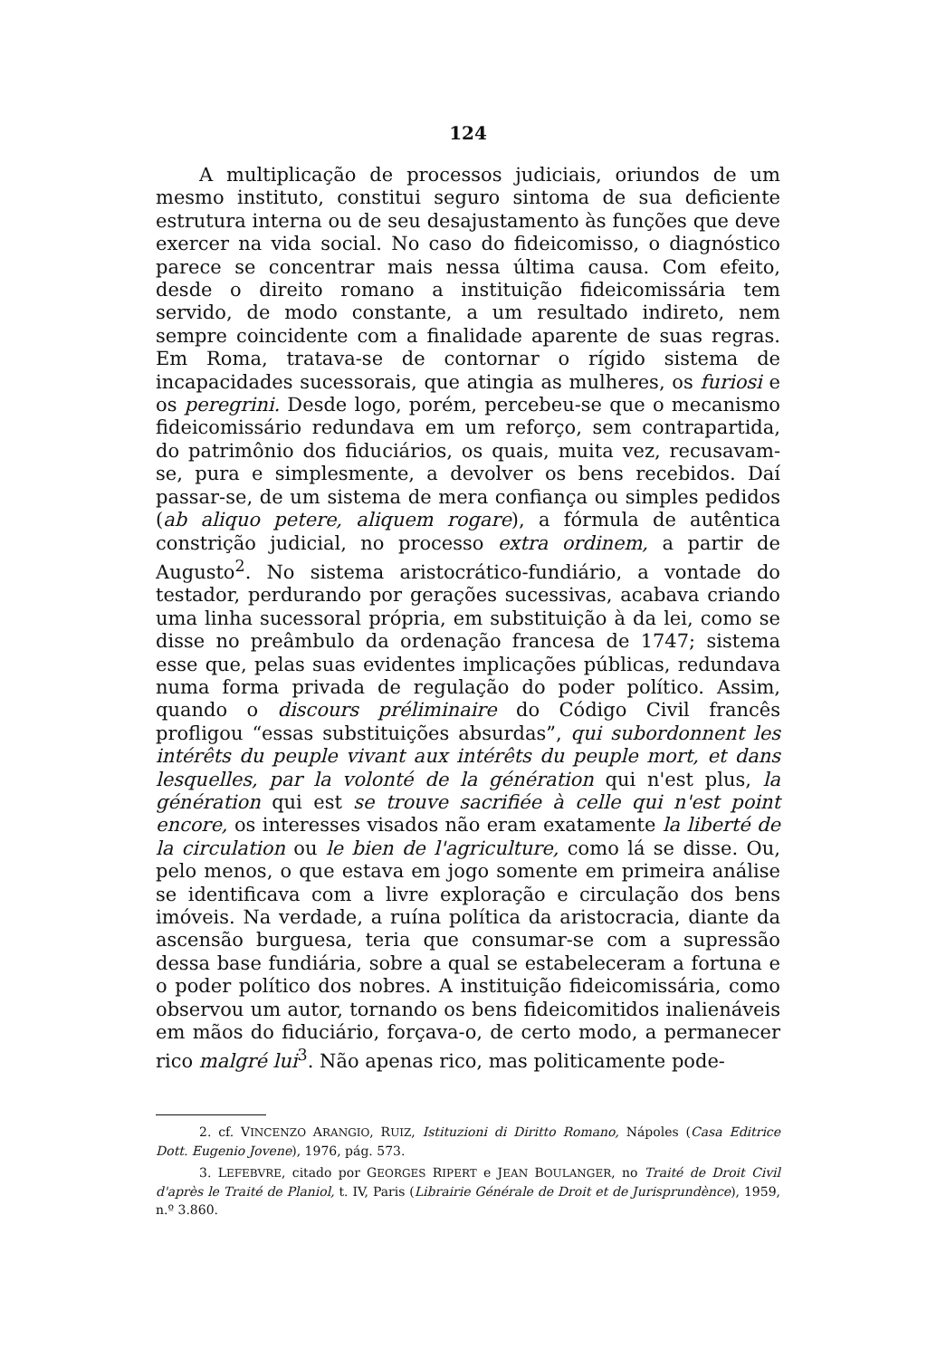124
A multiplicação de processos judiciais, oriundos de um mesmo instituto, constitui seguro sintoma de sua deficiente estrutura interna ou de seu desajustamento às funções que deve exercer na vida social. No caso do fideicomisso, o diagnóstico parece se concentrar mais nessa última causa. Com efeito, desde o direito romano a instituição fideicomissária tem servido, de modo constante, a um resultado indireto, nem sempre coincidente com a finalidade aparente de suas regras. Em Roma, tratava-se de contornar o rígido sistema de incapacidades sucessorais, que atingia as mulheres, os furiosi e os peregrini. Desde logo, porém, percebeu-se que o mecanismo fideicomissário redundava em um reforço, sem contrapartida, do patrimônio dos fiduciários, os quais, muita vez, recusavam-se, pura e simplesmente, a devolver os bens recebidos. Daí passar-se, de um sistema de mera confiança ou simples pedidos (ab aliquo petere, aliquem rogare), a fórmula de autêntica constrição judicial, no processo extra ordinem, a partir de Augusto<sup>2</sup>. No sistema aristocrático-fundiário, a vontade do testador, perdurando por gerações sucessivas, acabava criando uma linha sucessoral própria, em substituição à da lei, como se disse no preâmbulo da ordenação francesa de 1747; sistema esse que, pelas suas evidentes implicações públicas, redundava numa forma privada de regulação do poder político. Assim, quando o discours préliminaire do Código Civil francês profligou “essas substituições absurdas”, qui subordonnent les intérêts du peuple vivant aux intérêts du peuple mort, et dans lesquelles, par la volonté de la génération qui n'est plus, la génération qui est se trouve sacrifiée à celle qui n'est point encore, os interesses visados não eram exatamente la liberté de la circulation ou le bien de l'agriculture, como lá se disse. Ou, pelo menos, o que estava em jogo somente em primeira análise se identificava com a livre exploração e circulação dos bens imóveis. Na verdade, a ruína política da aristocracia, diante da ascensão burguesa, teria que consumar-se com a supressão dessa base fundiária, sobre a qual se estabeleceram a fortuna e o poder político dos nobres. A instituição fideicomissária, como observou um autor, tornando os bens fideicomitidos inalienáveis em mãos do fiduciário, forçava-o, de certo modo, a permanecer rico malgré lui<sup>3</sup>. Não apenas rico, mas politicamente pode-
2. cf. VINCENZO ARANGIO, RUIZ, Istituzioni di Diritto Romano, Nápoles (Casa Editrice Dott. Eugenio Jovene), 1976, pág. 573.
3. LEFEBVRE, citado por GEORGES RIPERT e JEAN BOULANGER, no Traité de Droit Civil d'après le Traité de Planiol, t. IV, Paris (Librairie Générale de Droit et de Jurisprundènce), 1959, n.º 3.860.